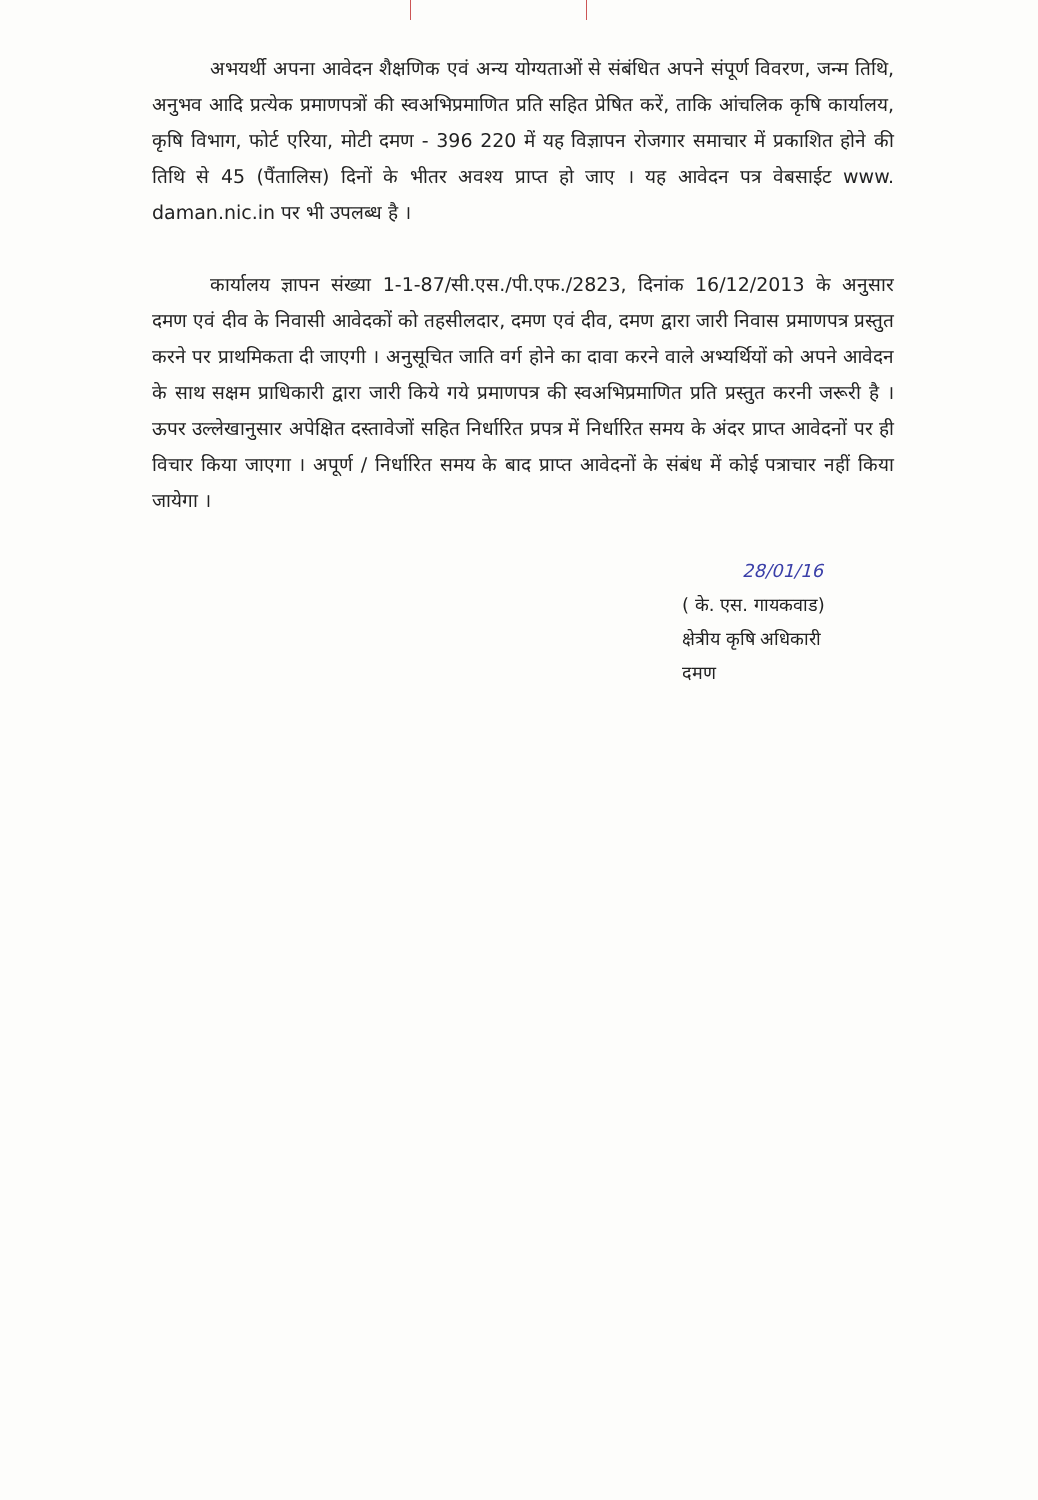अभयर्थी अपना आवेदन शैक्षणिक एवं अन्य योग्यताओं से संबंधित अपने संपूर्ण विवरण, जन्म तिथि, अनुभव आदि प्रत्येक प्रमाणपत्रों की स्वअभिप्रमाणित प्रति सहित प्रेषित करें, ताकि आंचलिक कृषि कार्यालय, कृषि विभाग, फोर्ट एरिया, मोटी दमण - 396 220 में यह विज्ञापन रोजगार समाचार में प्रकाशित होने की तिथि से 45 (पैंतालिस) दिनों के भीतर अवश्य प्राप्त हो जाए । यह आवेदन पत्र वेबसाईट www. daman.nic.in पर भी उपलब्ध है ।
कार्यालय ज्ञापन संख्या 1-1-87/सी.एस./पी.एफ./2823, दिनांक 16/12/2013 के अनुसार दमण एवं दीव के निवासी आवेदकों को तहसीलदार, दमण एवं दीव, दमण द्वारा जारी निवास प्रमाणपत्र प्रस्तुत करने पर प्राथमिकता दी जाएगी । अनुसूचित जाति वर्ग होने का दावा करने वाले अभ्यर्थियों को अपने आवेदन के साथ सक्षम प्राधिकारी द्वारा जारी किये गये प्रमाणपत्र की स्वअभिप्रमाणित प्रति प्रस्तुत करनी जरूरी है ।ऊपर उल्लेखानुसार अपेक्षित दस्तावेजों सहित निर्धारित प्रपत्र में निर्धारित समय के अंदर प्राप्त आवेदनों पर ही विचार किया जाएगा । अपूर्ण / निर्धारित समय के बाद प्राप्त आवेदनों के संबंध में कोई पत्राचार नहीं किया जायेगा ।
28/01/16
( के. एस. गायकवाड)
क्षेत्रीय कृषि अधिकारी
दमण